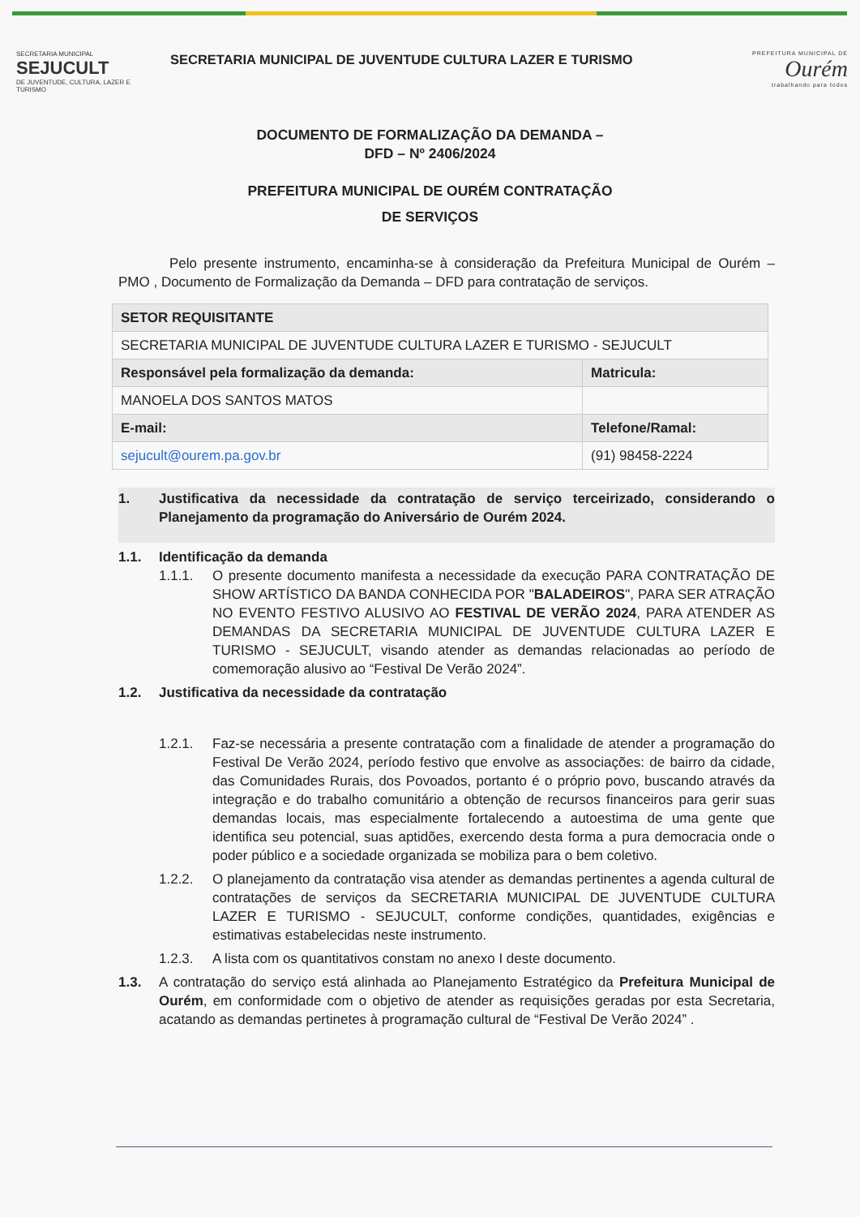SECRETARIA MUNICIPAL
SEJUCULT
DE JUVENTUDE, CULTURA, LAZER E TURISMO
SECRETARIA MUNICIPAL DE JUVENTUDE CULTURA LAZER E TURISMO
PREFEITURA MUNICIPAL DE
Ourém
trabalhando para todos
DOCUMENTO DE FORMALIZAÇÃO DA DEMANDA –
DFD – Nº 2406/2024
PREFEITURA MUNICIPAL DE OURÉM CONTRATAÇÃO
DE SERVIÇOS
Pelo presente instrumento, encaminha-se à consideração da Prefeitura Municipal de Ourém – PMO , Documento de Formalização da Demanda – DFD para contratação de serviços.
| SETOR REQUISITANTE | |
| --- | --- |
| SECRETARIA MUNICIPAL DE JUVENTUDE CULTURA LAZER E TURISMO - SEJUCULT | |
| Responsável pela formalização da demanda: | Matricula: |
| MANOELA DOS SANTOS MATOS | |
| E-mail: | Telefone/Ramal: |
| sejucult@ourem.pa.gov.br | (91) 98458-2224 |
1. Justificativa da necessidade da contratação de serviço terceirizado, considerando o Planejamento da programação do Aniversário de Ourém 2024.
1.1. Identificação da demanda
1.1.1. O presente documento manifesta a necessidade da execução PARA CONTRATAÇÃO DE SHOW ARTÍSTICO DA BANDA CONHECIDA POR "BALADEIROS", PARA SER ATRAÇÃO NO EVENTO FESTIVO ALUSIVO AO FESTIVAL DE VERÃO 2024, PARA ATENDER AS DEMANDAS DA SECRETARIA MUNICIPAL DE JUVENTUDE CULTURA LAZER E TURISMO - SEJUCULT, visando atender as demandas relacionadas ao período de comemoração alusivo ao “Festival De Verão 2024”.
1.2. Justificativa da necessidade da contratação
1.2.1. Faz-se necessária a presente contratação com a finalidade de atender a programação do Festival De Verão 2024, período festivo que envolve as associações: de bairro da cidade, das Comunidades Rurais, dos Povoados, portanto é o próprio povo, buscando através da integração e do trabalho comunitário a obtenção de recursos financeiros para gerir suas demandas locais, mas especialmente fortalecendo a autoestima de uma gente que identifica seu potencial, suas aptidões, exercendo desta forma a pura democracia onde o poder público e a sociedade organizada se mobiliza para o bem coletivo.
1.2.2. O planejamento da contratação visa atender as demandas pertinentes a agenda cultural de contratações de serviços da SECRETARIA MUNICIPAL DE JUVENTUDE CULTURA LAZER E TURISMO - SEJUCULT, conforme condições, quantidades, exigências e estimativas estabelecidas neste instrumento.
1.2.3. A lista com os quantitativos constam no anexo I deste documento.
1.3. A contratação do serviço está alinhada ao Planejamento Estratégico da Prefeitura Municipal de Ourém, em conformidade com o objetivo de atender as requisições geradas por esta Secretaria, acatando as demandas pertinetes à programação cultural de “Festival De Verão 2024” .